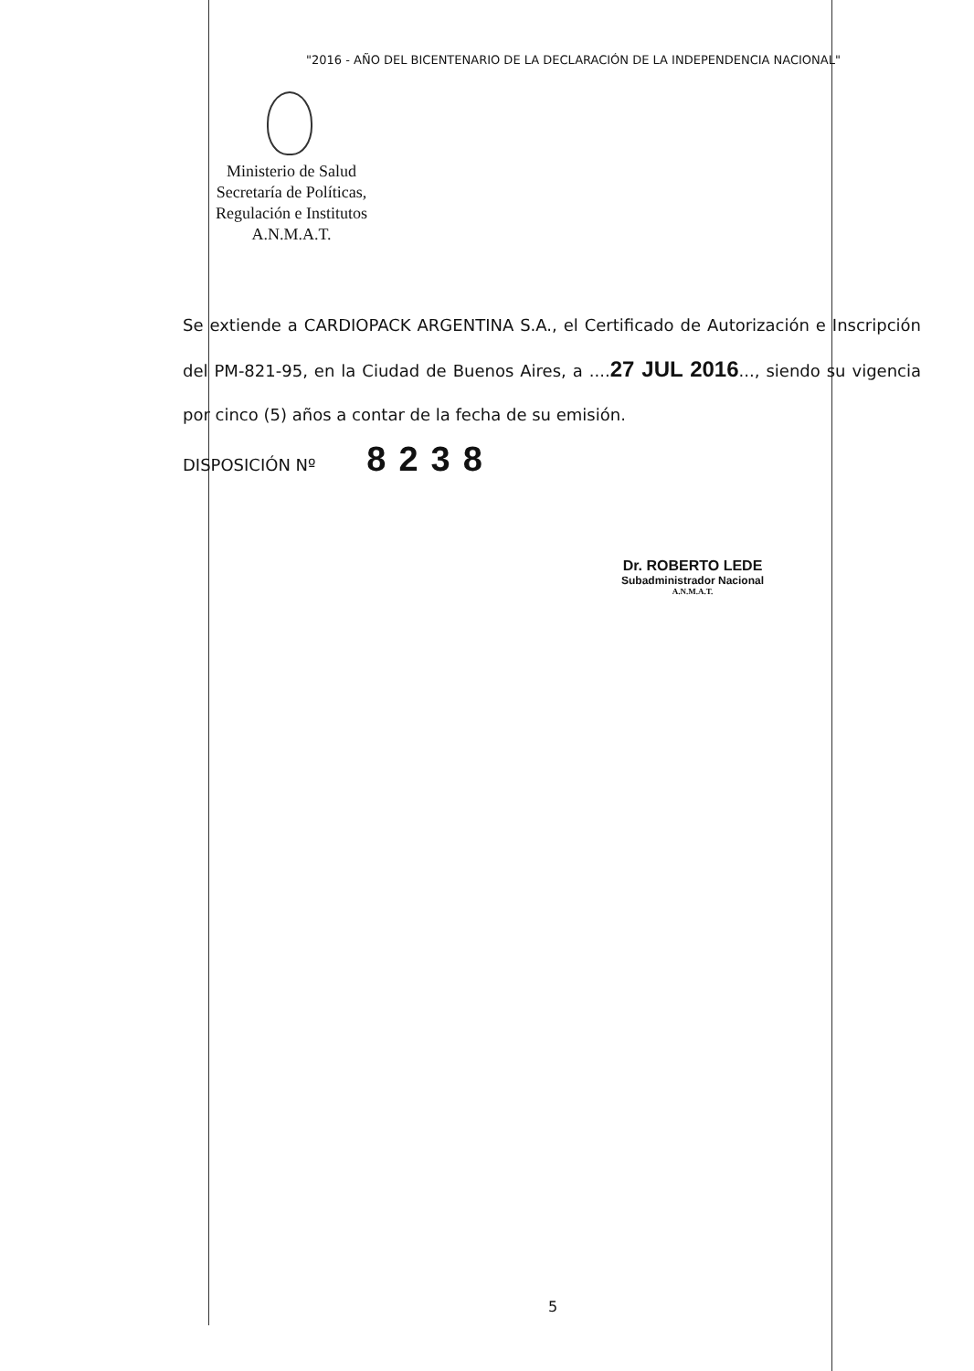"2016 - AÑO DEL BICENTENARIO DE LA DECLARACIÓN DE LA INDEPENDENCIA NACIONAL"
Ministerio de Salud
Secretaría de Políticas,
Regulación e Institutos
A.N.M.A.T.
Se extiende a CARDIOPACK ARGENTINA S.A., el Certificado de Autorización e Inscripción del PM-821-95, en la Ciudad de Buenos Aires, a ....27 JUL 2016..., siendo su vigencia por cinco (5) años a contar de la fecha de su emisión.
DISPOSICIÓN Nº 8238
Dr. ROBERTO LEDE
Subadministrador Nacional
A.N.M.A.T.
5